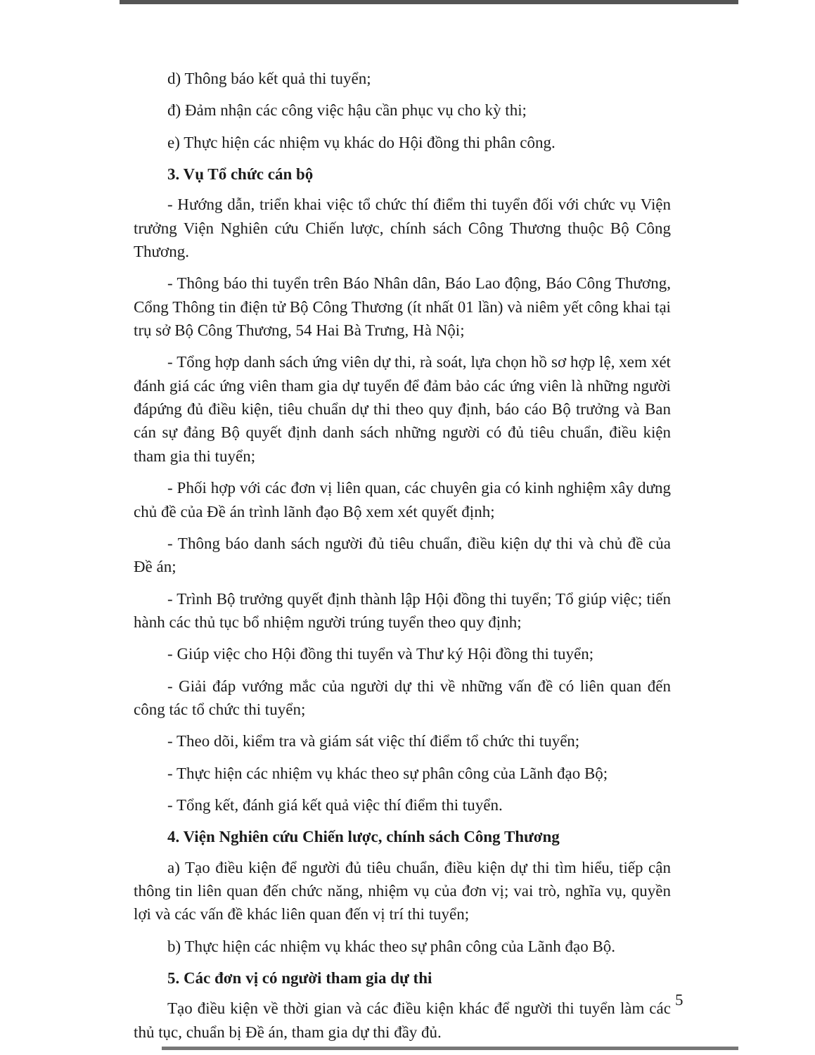d) Thông báo kết quả thi tuyển;
đ) Đảm nhận các công việc hậu cần phục vụ cho kỳ thi;
e) Thực hiện các nhiệm vụ khác do Hội đồng thi phân công.
3. Vụ Tổ chức cán bộ
- Hướng dẫn, triển khai việc tổ chức thí điểm thi tuyển đối với chức vụ Viện trưởng Viện Nghiên cứu Chiến lược, chính sách Công Thương thuộc Bộ Công Thương.
- Thông báo thi tuyển trên Báo Nhân dân, Báo Lao động, Báo Công Thương, Cổng Thông tin điện tử Bộ Công Thương (ít nhất 01 lần) và niêm yết công khai tại trụ sở Bộ Công Thương, 54 Hai Bà Trưng, Hà Nội;
- Tổng hợp danh sách ứng viên dự thi, rà soát, lựa chọn hồ sơ hợp lệ, xem xét đánh giá các ứng viên tham gia dự tuyển để đảm bảo các ứng viên là những người đápứng đủ điều kiện, tiêu chuẩn dự thi theo quy định, báo cáo Bộ trưởng và Ban cán sự đảng Bộ quyết định danh sách những người có đủ tiêu chuẩn, điều kiện tham gia thi tuyển;
- Phối hợp với các đơn vị liên quan, các chuyên gia có kinh nghiệm xây dưng chủ đề của Đề án trình lãnh đạo Bộ xem xét quyết định;
- Thông báo danh sách người đủ tiêu chuẩn, điều kiện dự thi và chủ đề của Đề án;
- Trình Bộ trưởng quyết định thành lập Hội đồng thi tuyển; Tổ giúp việc; tiến hành các thủ tục bổ nhiệm người trúng tuyển theo quy định;
- Giúp việc cho Hội đồng thi tuyển và Thư ký Hội đồng thi tuyển;
- Giải đáp vướng mắc của người dự thi về những vấn đề có liên quan đến công tác tổ chức thi tuyển;
- Theo dõi, kiểm tra và giám sát việc thí điểm tổ chức thi tuyển;
- Thực hiện các nhiệm vụ khác theo sự phân công của Lãnh đạo Bộ;
- Tổng kết, đánh giá kết quả việc thí điểm thi tuyển.
4. Viện Nghiên cứu Chiến lược, chính sách Công Thương
a) Tạo điều kiện để người đủ tiêu chuẩn, điều kiện dự thi tìm hiểu, tiếp cận thông tin liên quan đến chức năng, nhiệm vụ của đơn vị; vai trò, nghĩa vụ, quyền lợi và các vấn đề khác liên quan đến vị trí thi tuyển;
b) Thực hiện các nhiệm vụ khác theo sự phân công của Lãnh đạo Bộ.
5. Các đơn vị có người tham gia dự thi
Tạo điều kiện về thời gian và các điều kiện khác để người thi tuyển làm các thủ tục, chuẩn bị Đề án, tham gia dự thi đầy đủ.
5